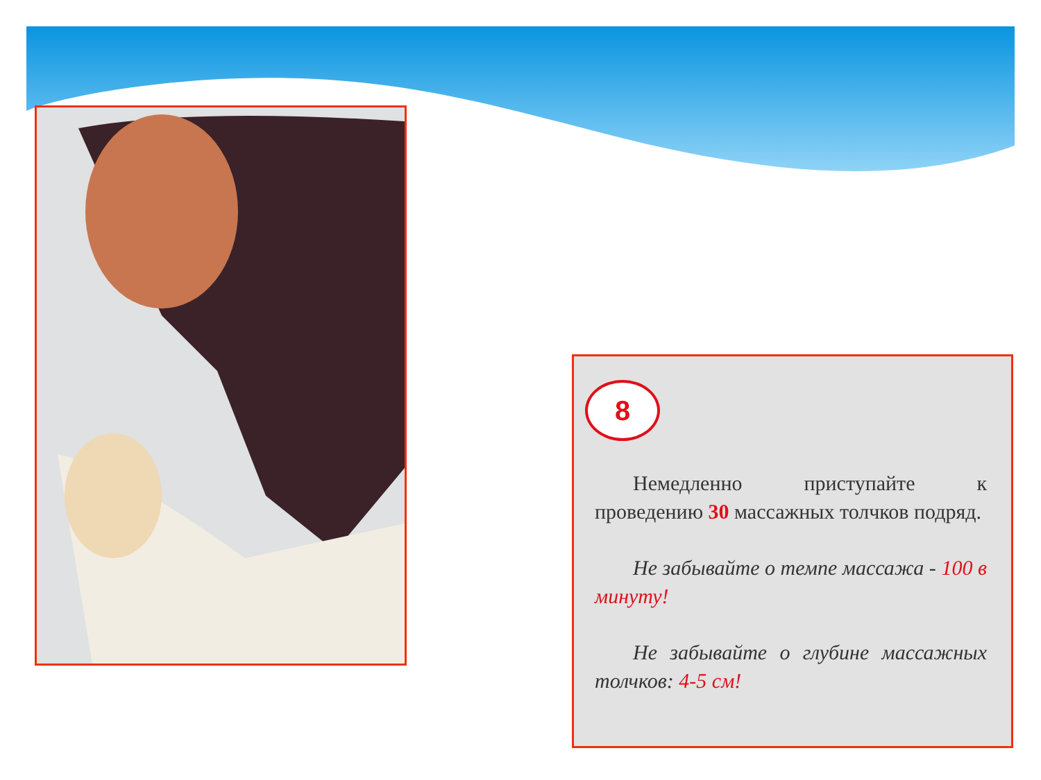8
Немедленно приступайте к проведению 30 массажных толчков подряд.
Не забывайте о темпе массажа - 100 в минуту!
Не забывайте о глубине массажных толчков: 4-5 см!